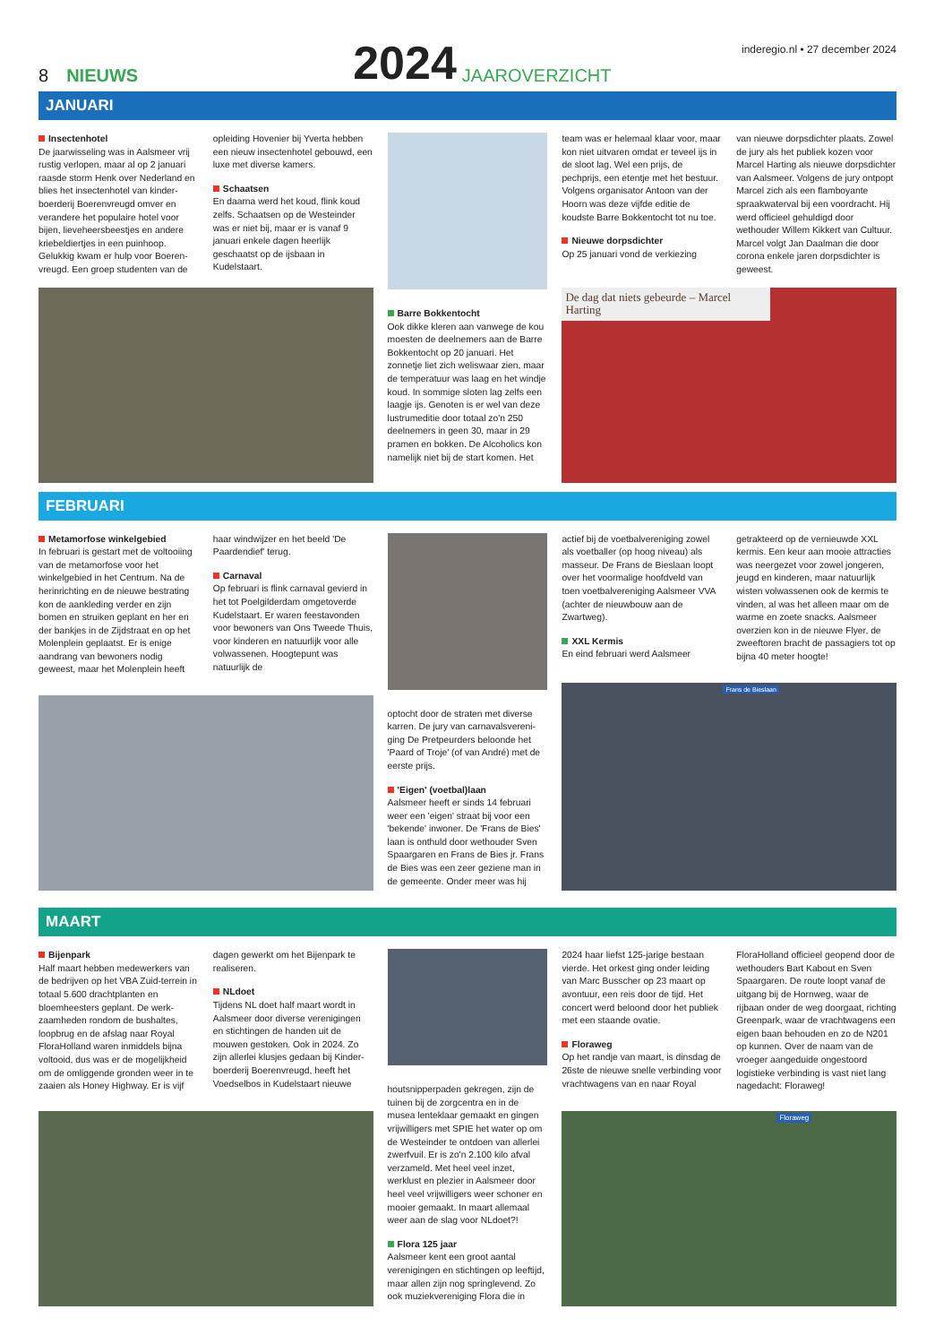8 NIEUWS
2024 JAAROVERZICHT
inderegio.nl • 27 december 2024
JANUARI
Insectenhotel
De jaarwisseling was in Aalsmeer vrij rustig verlopen, maar al op 2 januari raasde storm Henk over Nederland en blies het insectenhotel van kinder­boerderij Boerenvreugd omver en verandere het populaire hotel voor bijen, lieveheersbeestjes en andere kriebeldiertjes in een puinhoop. Gelukkig kwam er hulp voor Boeren­vreugd. Een groep studenten van de
opleiding Hovenier bij Yverta hebben een nieuw insectenhotel gebouwd, een luxe met diverse kamers.
Schaatsen
En daarna werd het koud, flink koud zelfs. Schaatsen op de Westeinder was er niet bij, maar er is vanaf 9 januari enkele dagen heerlijk geschaatst op de ijsbaan in Kudelstaart.
Barre Bokkentocht
Ook dikke kleren aan vanwege de kou moesten de deelnemers aan de Barre Bokkentocht op 20 januari. Het zonnetje liet zich weliswaar zien, maar de temperatuur was laag en het windje koud. In sommige sloten lag zelfs een laagje ijs. Genoten is er wel van deze lustru­meditie door totaal zo'n 250 deelne­mers in geen 30, maar in 29 pramen en bokken. De Alcoholics kon namelijk niet bij de start komen. Het
team was er helemaal klaar voor, maar kon niet uitvaren omdat er teveel ijs in de sloot lag. Wel een prijs, de pechprijs, een etentje met het bestuur. Volgens organisator Antoon van der Hoorn was deze vijfde editie de koudste Barre Bokkentocht tot nu toe.
Nieuwe dorpsdichter
Op 25 januari vond de verkiezing
van nieuwe dorpsdichter plaats. Zowel de jury als het publiek kozen voor Marcel Harting als nieuwe dorpsdichter van Aalsmeer. Volgens de jury ontpopt Marcel zich als een flamboyante spraakwaterval bij een voordracht. Hij werd officieel gehul­digd door wethouder Willem Kikkert van Cultuur. Marcel volgt Jan Daalman die door corona enkele jaren dorpsdichter is geweest.
De dag dat niets gebeurde – Marcel Harting
FEBRUARI
Metamorfose winkelgebied
In februari is gestart met de voltooiing van de metamorfose voor het winkelgebied in het Centrum. Na de herinrichting en de nieuwe bestrating kon de aankleding verder en zijn bomen en struiken geplant en her en der bankjes in de Zijdstraat en op het Molenplein geplaatst. Er is enige aandrang van bewoners nodig geweest, maar het Molenplein heeft
haar windwijzer en het beeld 'De Paardendief' terug.
Carnaval
Op februari is flink carnaval gevierd in het tot Poelgilderdam omgeto­verde Kudelstaart. Er waren feest­avonden voor bewoners van Ons Tweede Thuis, voor kinderen en natuurlijk voor alle volwassenen. Hoogtepunt was natuurlijk de
optocht door de straten met diverse karren. De jury van carnavalsvereni­ging De Pretpeurders beloonde het 'Paard of Troje' (of van André) met de eerste prijs.
'Eigen' (voetbal)laan
Aalsmeer heeft er sinds 14 februari weer een 'eigen' straat bij voor een 'bekende' inwoner. De 'Frans de Bies' laan is onthuld door wethouder Sven Spaargaren en Frans de Bies jr. Frans de Bies was een zeer geziene man in de gemeente. Onder meer was hij
actief bij de voetbalvereniging zowel als voetballer (op hoog niveau) als masseur. De Frans de Bieslaan loopt over het voormalige hoofdveld van toen voetbalvereniging Aalsmeer VVA (achter de nieuwbouw aan de Zwartweg).
XXL Kermis
En eind februari werd Aalsmeer
getrakteerd op de vernieuwde XXL kermis. Een keur aan mooie attracties was neergezet voor zowel jongeren, jeugd en kinderen, maar natuurlijk wisten volwassenen ook de kermis te vinden, al was het alleen maar om de warme en zoete snacks. Aalsmeer overzien kon in de nieuwe Flyer, de zweeftoren bracht de passagiers tot op bijna 40 meter hoogte!
Frans de Bieslaan
MAART
Bijenpark
Half maart hebben medewerkers van de bedrijven op het VBA Zuid-terrein in totaal 5.600 drachtplanten en bloemheesters geplant. De werk­zaamheden rondom de bushaltes, loopbrug en de afslag naar Royal FloraHolland waren inmiddels bijna voltooid, dus was er de mogelijkheid om de omliggende gronden weer in te zaaien als Honey Highway. Er is vijf
dagen gewerkt om het Bijenpark te realiseren.
NLdoet
Tijdens NL doet half maart wordt in Aalsmeer door diverse verenigingen en stichtingen de handen uit de mouwen gestoken. Ook in 2024. Zo zijn allerlei klusjes gedaan bij Kinder­boerderij Boerenvreugd, heeft het Voedselbos in Kudelstaart nieuwe
houtsnipperpaden gekregen, zijn de tuinen bij de zorgcentra en in de musea lenteklaar gemaakt en gingen vrijwilligers met SPIE het water op om de Westeinder te ontdoen van allerlei zwerfvuil. Er is zo'n 2.100 kilo afval verzameld. Met heel veel inzet, werklust en plezier in Aalsmeer door heel veel vrijwilligers weer schoner en mooier gemaakt. In maart alle­maal weer aan de slag voor NLdoet?!
Flora 125 jaar
Aalsmeer kent een groot aantal verenigingen en stichtingen op leef­tijd, maar allen zijn nog springlevend. Zo ook muziekvereniging Flora die in
2024 haar liefst 125-jarige bestaan vierde. Het orkest ging onder leiding van Marc Busscher op 23 maart op avontuur, een reis door de tijd. Het concert werd beloond door het publiek met een staande ovatie.
Floraweg
Op het randje van maart, is dinsdag de 26ste de nieuwe snelle verbinding voor vrachtwagens van en naar Royal
FloraHolland officieel geopend door de wethouders Bart Kabout en Sven Spaargaren. De route loopt vanaf de uitgang bij de Hornweg, waar de rijbaan onder de weg doorgaat, rich­ting Greenpark, waar de vrachtwa­gens een eigen baan behouden en zo de N201 op kunnen. Over de naam van de vroeger aangeduide ongestoord logistieke verbinding is vast niet lang nagedacht: Floraweg!
Floraweg